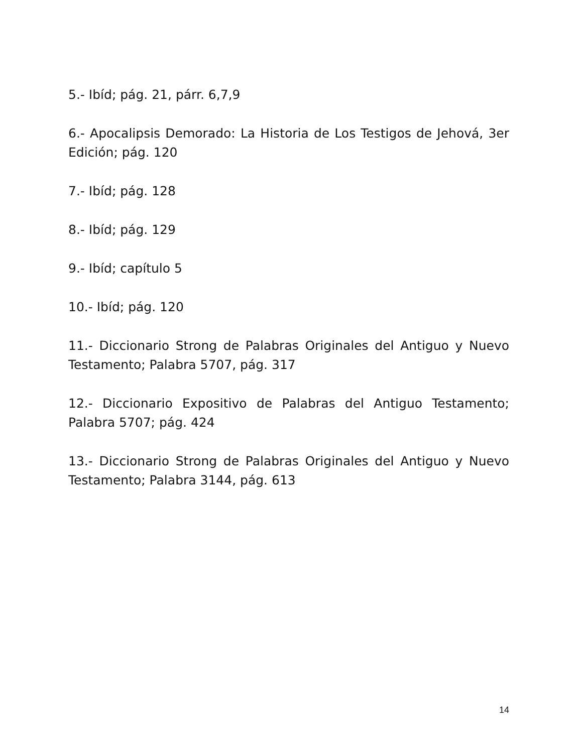5.- Ibíd; pág. 21, párr. 6,7,9
6.- Apocalipsis Demorado: La Historia de Los Testigos de Jehová, 3er Edición; pág. 120
7.- Ibíd; pág. 128
8.- Ibíd; pág. 129
9.- Ibíd; capítulo 5
10.- Ibíd; pág. 120
11.- Diccionario Strong de Palabras Originales del Antiguo y Nuevo Testamento; Palabra 5707, pág. 317
12.- Diccionario Expositivo de Palabras del Antiguo Testamento; Palabra 5707; pág. 424
13.- Diccionario Strong de Palabras Originales del Antiguo y Nuevo Testamento; Palabra 3144, pág. 613
14